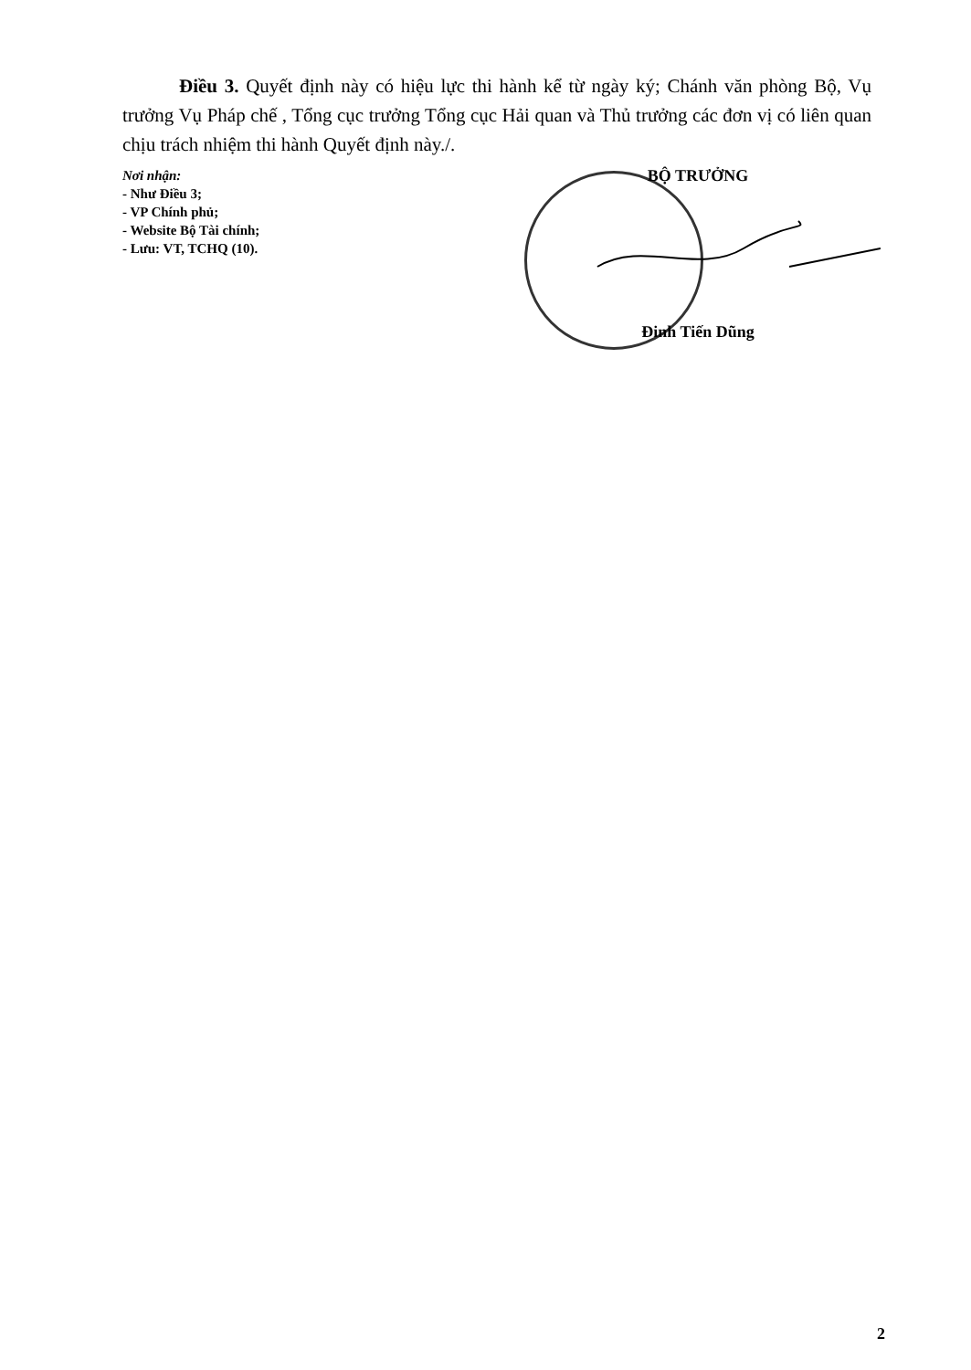Điều 3. Quyết định này có hiệu lực thi hành kể từ ngày ký; Chánh văn phòng Bộ, Vụ trưởng Vụ Pháp chế , Tổng cục trưởng Tổng cục Hải quan và Thủ trưởng các đơn vị có liên quan chịu trách nhiệm thi hành Quyết định này./.
Nơi nhận:
- Như Điều 3;
- VP Chính phủ;
- Website Bộ Tài chính;
- Lưu: VT, TCHQ (10).
BỘ TRƯỞNG
Đinh Tiến Dũng
2